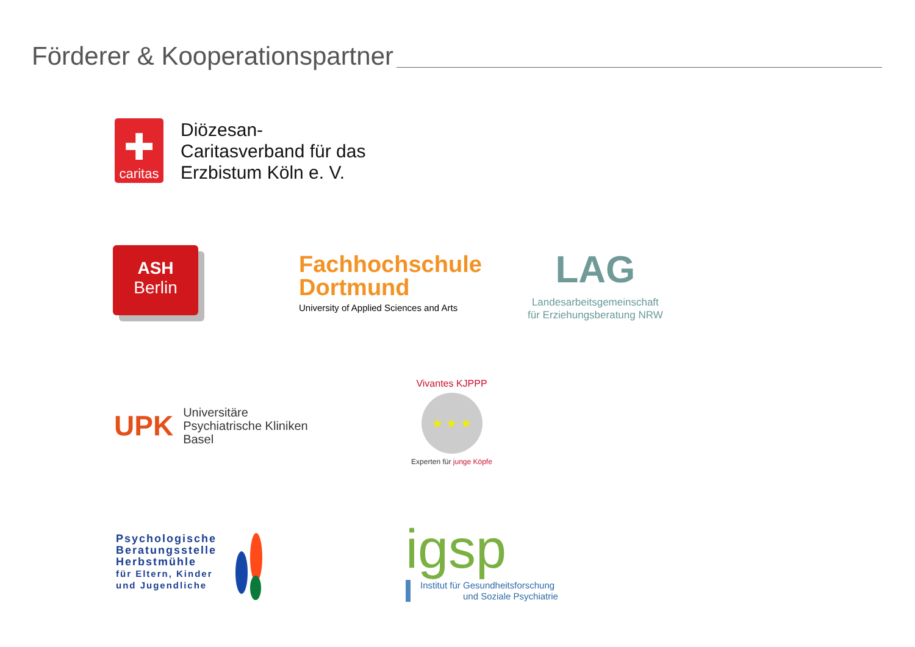Förderer & Kooperationspartner
✚
caritas
Diözesan-
Caritasverband für das
Erzbistum Köln e. V.
ASH
Berlin
Fachhochschule
Dortmund
University of Applied Sciences and Arts
LAG
Landesarbeitsgemeinschaft
für Erziehungsberatung NRW
UPK
Universitäre
Psychiatrische Kliniken
Basel
Vivantes KJPPP
★ ★ ★
Experten für junge Köpfe
Psychologische
Beratungsstelle
Herbstmühle
für Eltern, Kinder
und Jugendliche
igsp
Institut für Gesundheitsforschung
und Soziale Psychiatrie